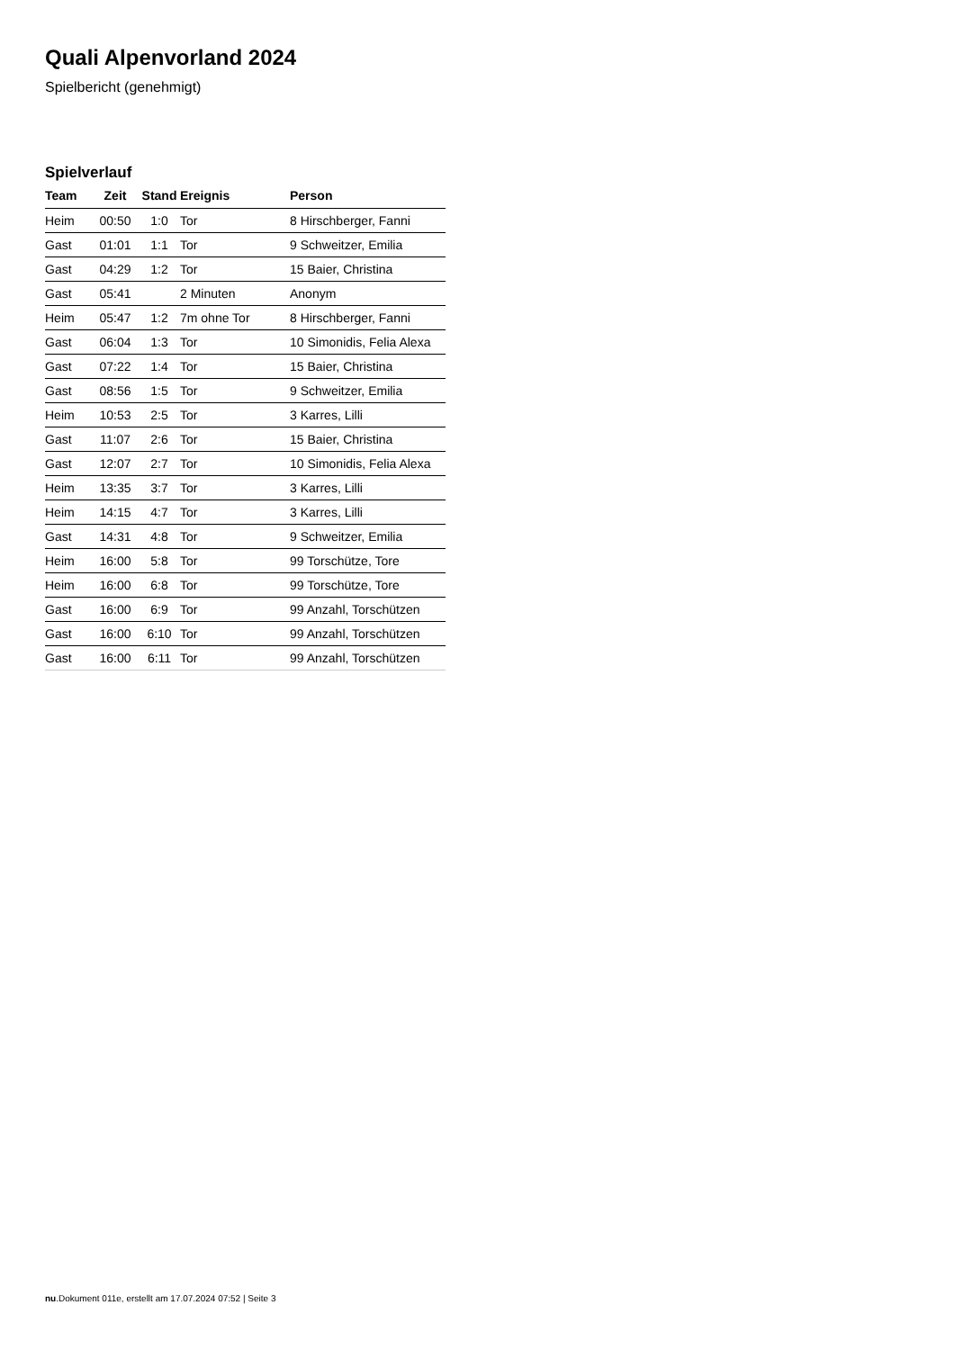Quali Alpenvorland 2024
Spielbericht (genehmigt)
Spielverlauf
| Team | Zeit | Stand | Ereignis | Person |
| --- | --- | --- | --- | --- |
| Heim | 00:50 | 1:0 | Tor | 8 Hirschberger, Fanni |
| Gast | 01:01 | 1:1 | Tor | 9 Schweitzer, Emilia |
| Gast | 04:29 | 1:2 | Tor | 15 Baier, Christina |
| Gast | 05:41 | | 2 Minuten | Anonym |
| Heim | 05:47 | 1:2 | 7m ohne Tor | 8 Hirschberger, Fanni |
| Gast | 06:04 | 1:3 | Tor | 10 Simonidis, Felia Alexa |
| Gast | 07:22 | 1:4 | Tor | 15 Baier, Christina |
| Gast | 08:56 | 1:5 | Tor | 9 Schweitzer, Emilia |
| Heim | 10:53 | 2:5 | Tor | 3 Karres, Lilli |
| Gast | 11:07 | 2:6 | Tor | 15 Baier, Christina |
| Gast | 12:07 | 2:7 | Tor | 10 Simonidis, Felia Alexa |
| Heim | 13:35 | 3:7 | Tor | 3 Karres, Lilli |
| Heim | 14:15 | 4:7 | Tor | 3 Karres, Lilli |
| Gast | 14:31 | 4:8 | Tor | 9 Schweitzer, Emilia |
| Heim | 16:00 | 5:8 | Tor | 99 Torschütze, Tore |
| Heim | 16:00 | 6:8 | Tor | 99 Torschütze, Tore |
| Gast | 16:00 | 6:9 | Tor | 99 Anzahl, Torschützen |
| Gast | 16:00 | 6:10 | Tor | 99 Anzahl, Torschützen |
| Gast | 16:00 | 6:11 | Tor | 99 Anzahl, Torschützen |
nu.Dokument 011e, erstellt am 17.07.2024 07:52 | Seite 3